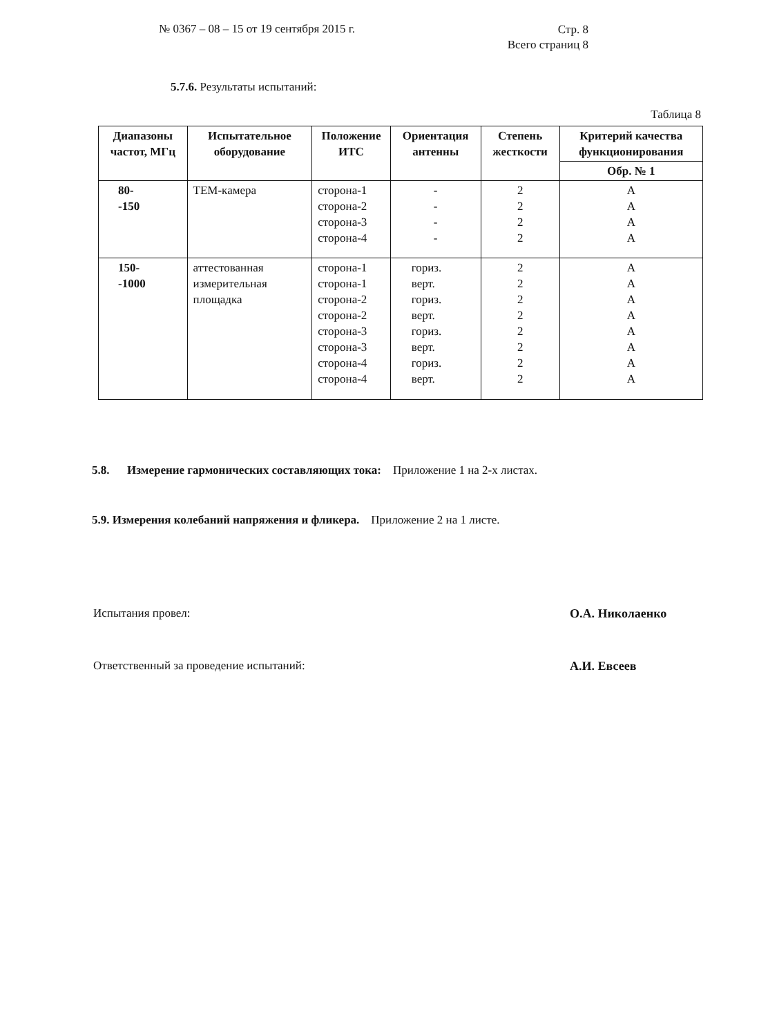№ 0367 – 08 – 15 от 19 сентября 2015 г.
Стр. 8
Всего страниц 8
5.7.6. Результаты испытаний:
Таблица 8
| Диапазоны частот, МГц | Испытательное оборудование | Положение ИТС | Ориентация антенны | Степень жесткости | Критерий качества функционирования |
| --- | --- | --- | --- | --- | --- |
| | | | | | Обр. № 1 |
| 80- -150 | ТЕМ-камера | сторона-1 сторона-2 сторона-3 сторона-4 | - - - - | 2 2 2 2 | А А А А |
| 150- -1000 | аттестованная измерительная площадка | сторона-1 сторона-1 сторона-2 сторона-2 сторона-3 сторона-3 сторона-4 сторона-4 | гориз. верт. гориз. верт. гориз. верт. гориз. верт. | 2 2 2 2 2 2 2 2 | А А А А А А А А |
5.8. Измерение гармонических составляющих тока: Приложение 1 на 2-х листах.
5.9. Измерения колебаний напряжения и фликера. Приложение 2 на 1 листе.
Испытания провел: О.А. Николаенко
Ответственный за проведение испытаний: А.И. Евсеев